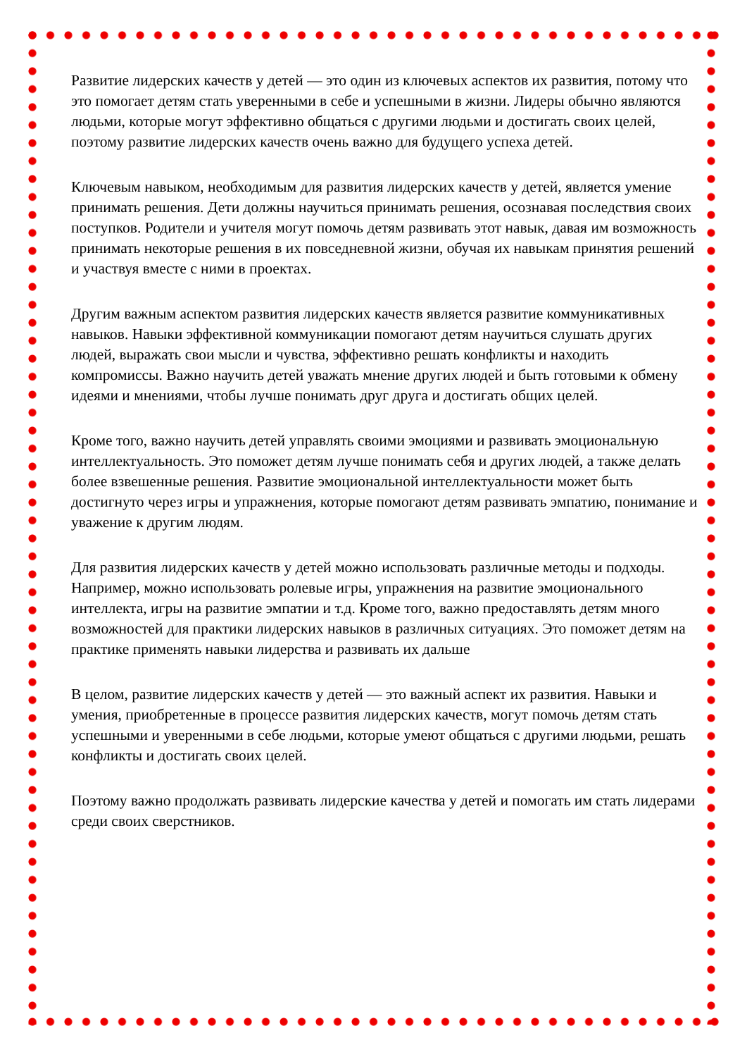Развитие лидерских качеств у детей — это один из ключевых аспектов их развития, потому что это помогает детям стать уверенными в себе и успешными в жизни. Лидеры обычно являются людьми, которые могут эффективно общаться с другими людьми и достигать своих целей, поэтому развитие лидерских качеств очень важно для будущего успеха детей.
Ключевым навыком, необходимым для развития лидерских качеств у детей, является умение принимать решения. Дети должны научиться принимать решения, осознавая последствия своих поступков. Родители и учителя могут помочь детям развивать этот навык, давая им возможность принимать некоторые решения в их повседневной жизни, обучая их навыкам принятия решений и участвуя вместе с ними в проектах.
Другим важным аспектом развития лидерских качеств является развитие коммуникативных навыков. Навыки эффективной коммуникации помогают детям научиться слушать других людей, выражать свои мысли и чувства, эффективно решать конфликты и находить компромиссы. Важно научить детей уважать мнение других людей и быть готовыми к обмену идеями и мнениями, чтобы лучше понимать друг друга и достигать общих целей.
Кроме того, важно научить детей управлять своими эмоциями и развивать эмоциональную интеллектуальность. Это поможет детям лучше понимать себя и других людей, а также делать более взвешенные решения. Развитие эмоциональной интеллектуальности может быть достигнуто через игры и упражнения, которые помогают детям развивать эмпатию, понимание и уважение к другим людям.
Для развития лидерских качеств у детей можно использовать различные методы и подходы. Например, можно использовать ролевые игры, упражнения на развитие эмоционального интеллекта, игры на развитие эмпатии и т.д. Кроме того, важно предоставлять детям много возможностей для практики лидерских навыков в различных ситуациях. Это поможет детям на практике применять навыки лидерства и развивать их дальше
В целом, развитие лидерских качеств у детей — это важный аспект их развития. Навыки и умения, приобретенные в процессе развития лидерских качеств, могут помочь детям стать успешными и уверенными в себе людьми, которые умеют общаться с другими людьми, решать конфликты и достигать своих целей.
Поэтому важно продолжать развивать лидерские качества у детей и помогать им стать лидерами среди своих сверстников.